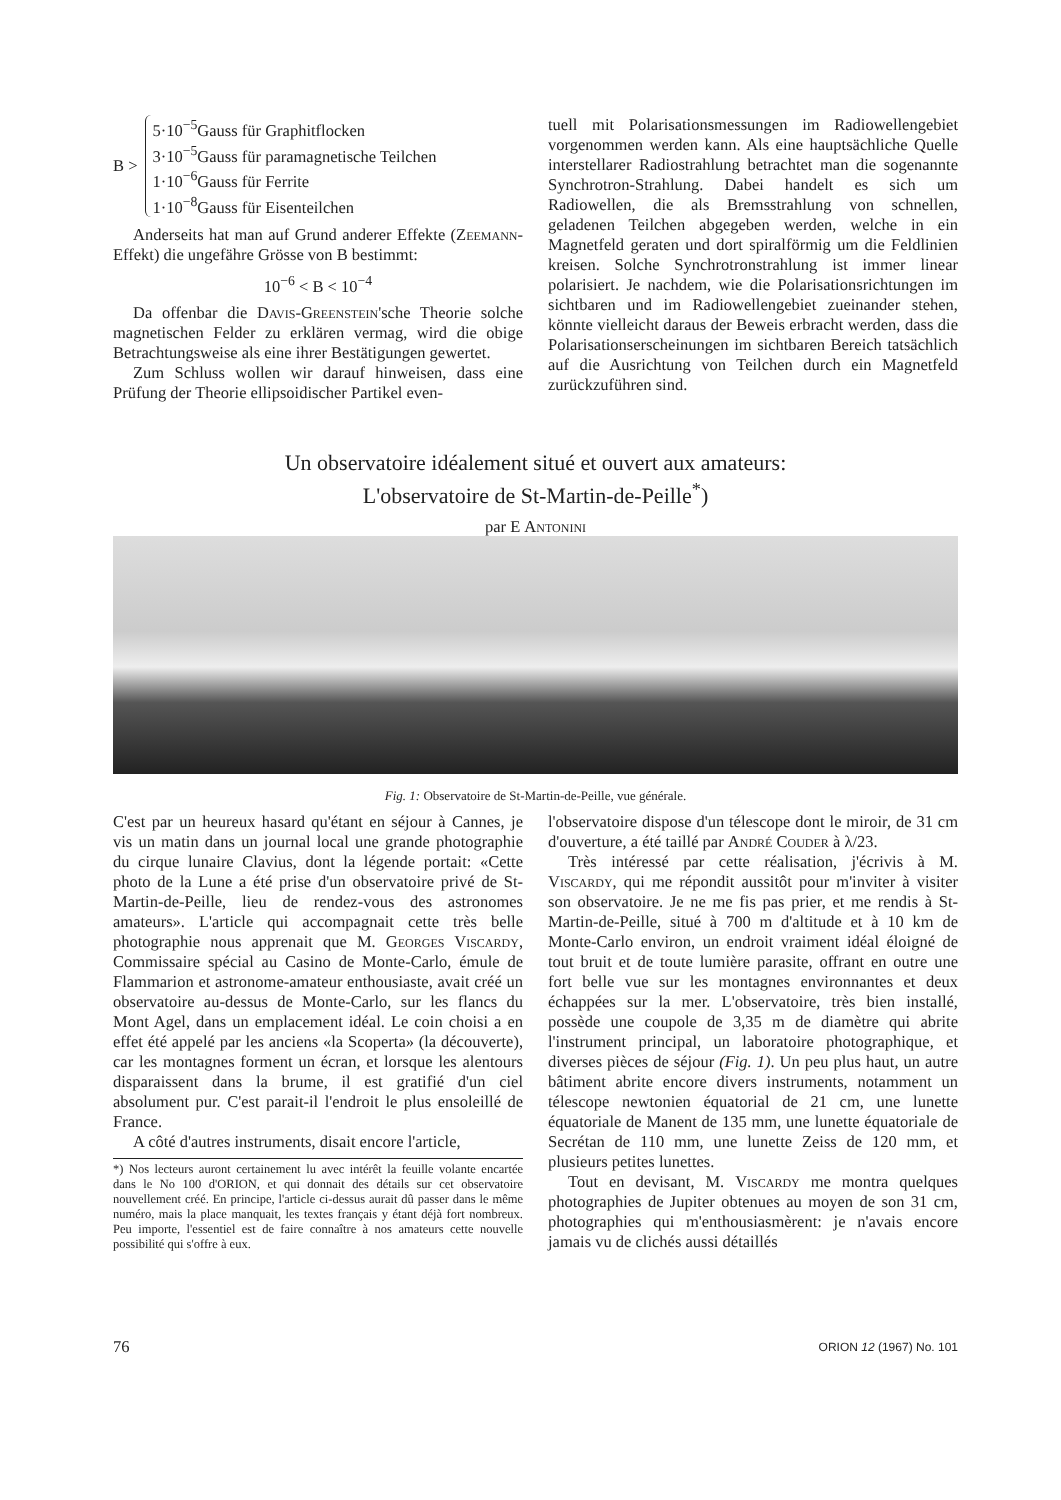B >
5·10<sup>−5</sup>Gauss für Graphitflocken
3·10<sup>−5</sup>Gauss für paramagnetische Teilchen
1·10<sup>−6</sup>Gauss für Ferrite
1·10<sup>−8</sup>Gauss für Eisenteilchen
Anderseits hat man auf Grund anderer Effekte (Zeemann-Effekt) die ungefähre Grösse von B bestimmt:
10<sup>−6</sup> < B < 10<sup>−4</sup>
Da offenbar die Davis-Greenstein'sche Theorie solche magnetischen Felder zu erklären vermag, wird die obige Betrachtungsweise als eine ihrer Bestätigungen gewertet.
Zum Schluss wollen wir darauf hinweisen, dass eine Prüfung der Theorie ellipsoidischer Partikel even-
tuell mit Polarisationsmessungen im Radiowellengebiet vorgenommen werden kann. Als eine hauptsächliche Quelle interstellarer Radiostrahlung betrachtet man die sogenannte Synchrotron-Strahlung. Dabei handelt es sich um Radiowellen, die als Bremsstrahlung von schnellen, geladenen Teilchen abgegeben werden, welche in ein Magnetfeld geraten und dort spiralförmig um die Feldlinien kreisen. Solche Synchrotronstrahlung ist immer linear polarisiert. Je nachdem, wie die Polarisationsrichtungen im sichtbaren und im Radiowellengebiet zueinander stehen, könnte vielleicht daraus der Beweis erbracht werden, dass die Polarisationserscheinungen im sichtbaren Bereich tatsächlich auf die Ausrichtung von Teilchen durch ein Magnetfeld zurückzuführen sind.
Un observatoire idéalement situé et ouvert aux amateurs:
L'observatoire de St-Martin-de-Peille<sup>*</sup>)
par E Antonini
Fig. 1: Observatoire de St-Martin-de-Peille, vue générale.
C'est par un heureux hasard qu'étant en séjour à Cannes, je vis un matin dans un journal local une grande photographie du cirque lunaire Clavius, dont la légende portait: «Cette photo de la Lune a été prise d'un observatoire privé de St-Martin-de-Peille, lieu de rendez-vous des astronomes amateurs». L'article qui accompagnait cette très belle photographie nous apprenait que M. Georges Viscardy, Commissaire spécial au Casino de Monte-Carlo, émule de Flammarion et astronome-amateur enthousiaste, avait créé un observatoire au-dessus de Monte-Carlo, sur les flancs du Mont Agel, dans un emplacement idéal. Le coin choisi a en effet été appelé par les anciens «la Scoperta» (la découverte), car les montagnes forment un écran, et lorsque les alentours disparaissent dans la brume, il est gratifié d'un ciel absolument pur. C'est parait-il l'endroit le plus ensoleillé de France.
A côté d'autres instruments, disait encore l'article,
*) Nos lecteurs auront certainement lu avec intérêt la feuille volante encartée dans le No 100 d'ORION, et qui donnait des détails sur cet observatoire nouvellement créé. En principe, l'article ci-dessus aurait dû passer dans le même numéro, mais la place manquait, les textes français y étant déjà fort nombreux. Peu importe, l'essentiel est de faire connaître à nos amateurs cette nouvelle possibilité qui s'offre à eux.
l'observatoire dispose d'un télescope dont le miroir, de 31 cm d'ouverture, a été taillé par André Couder à λ/23.
Très intéressé par cette réalisation, j'écrivis à M. Viscardy, qui me répondit aussitôt pour m'inviter à visiter son observatoire. Je ne me fis pas prier, et me rendis à St-Martin-de-Peille, situé à 700 m d'altitude et à 10 km de Monte-Carlo environ, un endroit vraiment idéal éloigné de tout bruit et de toute lumière parasite, offrant en outre une fort belle vue sur les montagnes environnantes et deux échappées sur la mer. L'observatoire, très bien installé, possède une coupole de 3,35 m de diamètre qui abrite l'instrument principal, un laboratoire photographique, et diverses pièces de séjour (Fig. 1). Un peu plus haut, un autre bâtiment abrite encore divers instruments, notamment un télescope newtonien équatorial de 21 cm, une lunette équatoriale de Manent de 135 mm, une lunette équatoriale de Secrétan de 110 mm, une lunette Zeiss de 120 mm, et plusieurs petites lunettes.
Tout en devisant, M. Viscardy me montra quelques photographies de Jupiter obtenues au moyen de son 31 cm, photographies qui m'enthousiasmèrent: je n'avais encore jamais vu de clichés aussi détaillés
76 ORION 12 (1967) No. 101